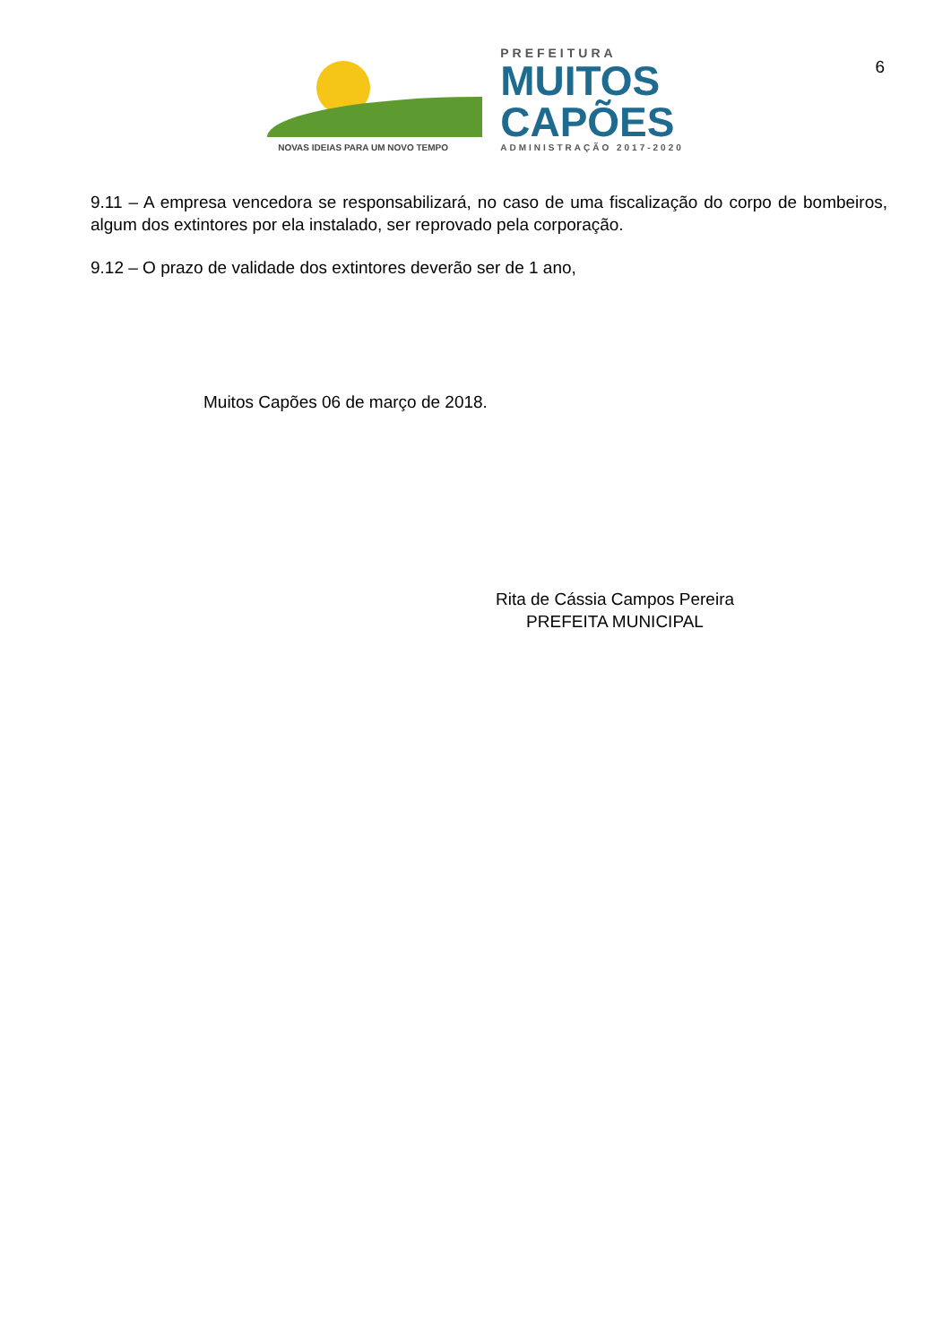6
NOVAS IDEIAS PARA UM NOVO TEMPO
PREFEITURA
MUITOS
CAPÕES
ADMINISTRAÇÃO 2017-2020
9.11 – A empresa vencedora se responsabilizará, no caso de uma fiscalização do corpo de bombeiros, algum dos extintores por ela instalado, ser reprovado pela corporação.
9.12 – O prazo de validade dos extintores deverão ser de 1 ano,
Muitos Capões 06 de março de 2018.
Rita de Cássia Campos Pereira
PREFEITA MUNICIPAL